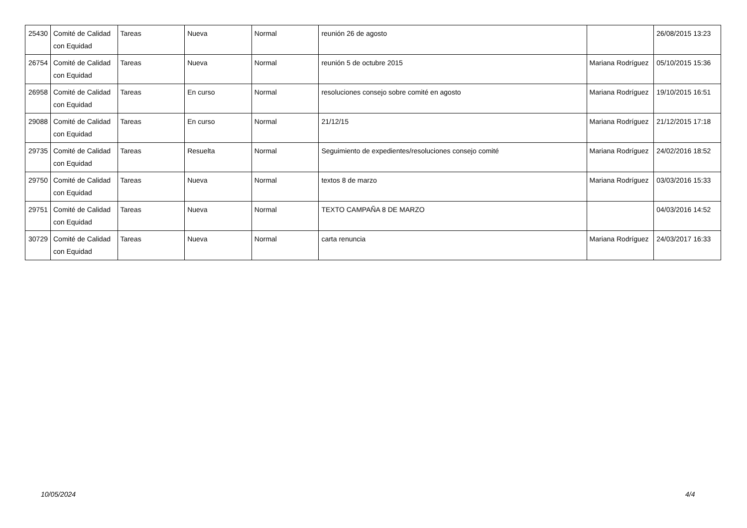| 25430 | Comité de Calidad con Equidad | Tareas | Nueva | Normal | reunión 26 de agosto | | 26/08/2015 13:23 |
| 26754 | Comité de Calidad con Equidad | Tareas | Nueva | Normal | reunión 5 de octubre 2015 | Mariana Rodríguez | 05/10/2015 15:36 |
| 26958 | Comité de Calidad con Equidad | Tareas | En curso | Normal | resoluciones consejo sobre comité en agosto | Mariana Rodríguez | 19/10/2015 16:51 |
| 29088 | Comité de Calidad con Equidad | Tareas | En curso | Normal | 21/12/15 | Mariana Rodríguez | 21/12/2015 17:18 |
| 29735 | Comité de Calidad con Equidad | Tareas | Resuelta | Normal | Seguimiento de expedientes/resoluciones consejo comité | Mariana Rodríguez | 24/02/2016 18:52 |
| 29750 | Comité de Calidad con Equidad | Tareas | Nueva | Normal | textos 8 de marzo | Mariana Rodríguez | 03/03/2016 15:33 |
| 29751 | Comité de Calidad con Equidad | Tareas | Nueva | Normal | TEXTO CAMPAÑA 8 DE MARZO | | 04/03/2016 14:52 |
| 30729 | Comité de Calidad con Equidad | Tareas | Nueva | Normal | carta renuncia | Mariana Rodríguez | 24/03/2017 16:33 |
10/05/2024 4/4